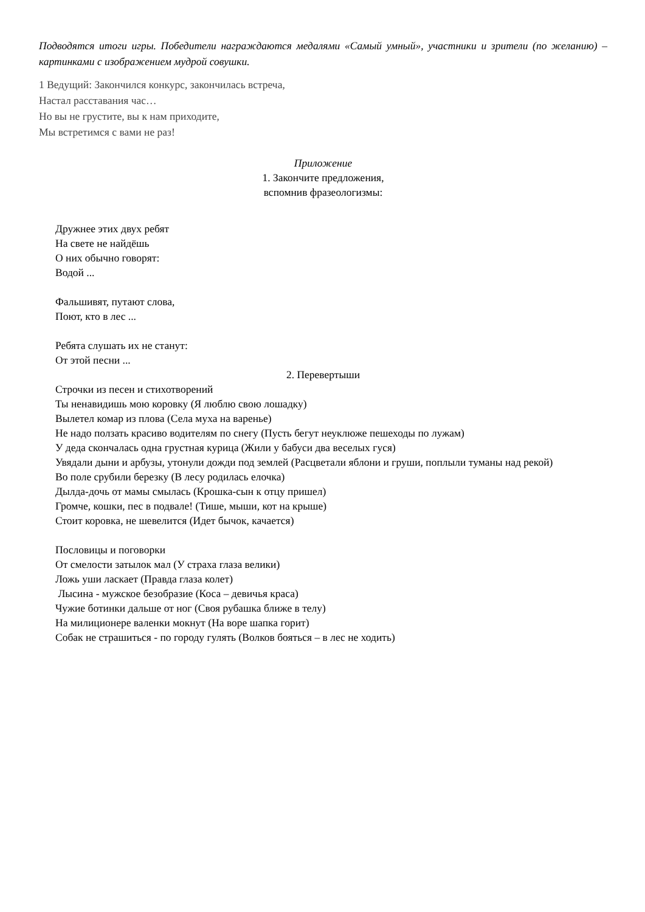Подводятся итоги игры. Победители награждаются медалями «Самый умный», участники и зрители (по желанию) – картинками с изображением мудрой совушки.
1 Ведущий: Закончился конкурс, закончилась встреча,
Настал расставания час…
Но вы не грустите, вы к нам приходите,
Мы встретимся с вами не раз!
Приложение
1. Закончите предложения,
вспомнив фразеологизмы:
Дружнее этих двух ребят
На свете не найдёшь
О них обычно говорят:
Водой ...
Фальшивят, путают слова,
Поют, кто в лес ...
Ребята слушать их не станут:
От этой песни ...
2. Перевертыши
Строчки из песен и стихотворений
Ты ненавидишь мою коровку (Я люблю свою лошадку)
Вылетел комар из плова (Села муха на варенье)
Не надо ползать красиво водителям по снегу (Пусть бегут неуклюже пешеходы по лужам)
У деда скончалась одна грустная курица (Жили у бабуси два веселых гуся)
Увядали дыни и арбузы, утонули дожди под землей (Расцветали яблони и груши, поплыли туманы над рекой)
Во поле срубили березку (В лесу родилась елочка)
Дылда-дочь от мамы смылась (Крошка-сын к отцу пришел)
Громче, кошки, пес в подвале! (Тише, мыши, кот на крыше)
Стоит коровка, не шевелится (Идет бычок, качается)
Пословицы и поговорки
От смелости затылок мал (У страха глаза велики)
Ложь уши ласкает (Правда глаза колет)
Лысина - мужское безобразие (Коса – девичья краса)
Чужие ботинки дальше от ног (Своя рубашка ближе в телу)
На милиционере валенки мокнут (На воре шапка горит)
Собак не страшиться - по городу гулять (Волков бояться – в лес не ходить)